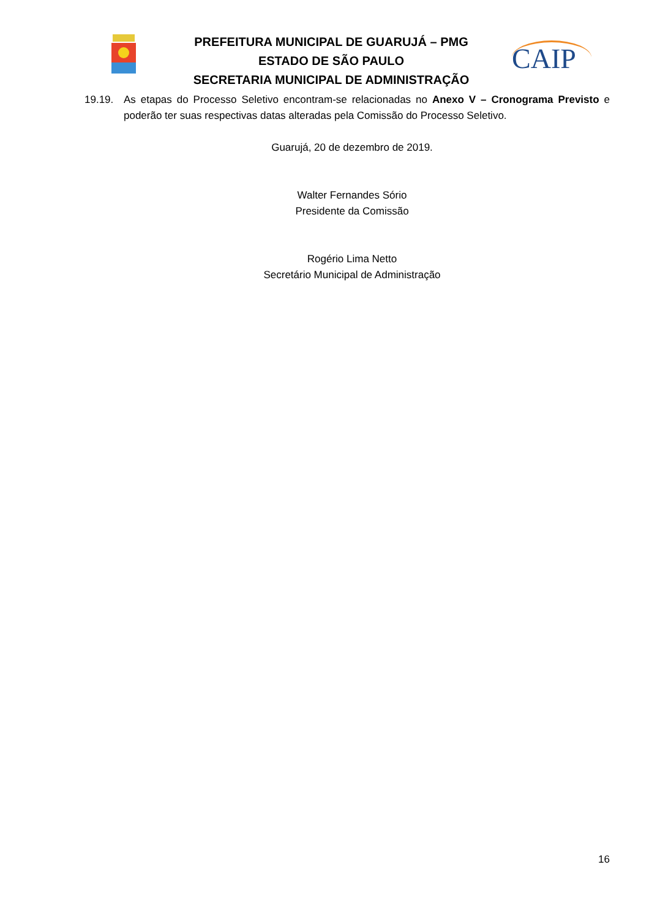PREFEITURA MUNICIPAL DE GUARUJÁ – PMG
ESTADO DE SÃO PAULO
SECRETARIA MUNICIPAL DE ADMINISTRAÇÃO
CAIP
19.19. As etapas do Processo Seletivo encontram-se relacionadas no Anexo V – Cronograma Previsto e poderão ter suas respectivas datas alteradas pela Comissão do Processo Seletivo.
Guarujá, 20 de dezembro de 2019.
Walter Fernandes Sório
Presidente da Comissão
Rogério Lima Netto
Secretário Municipal de Administração
16